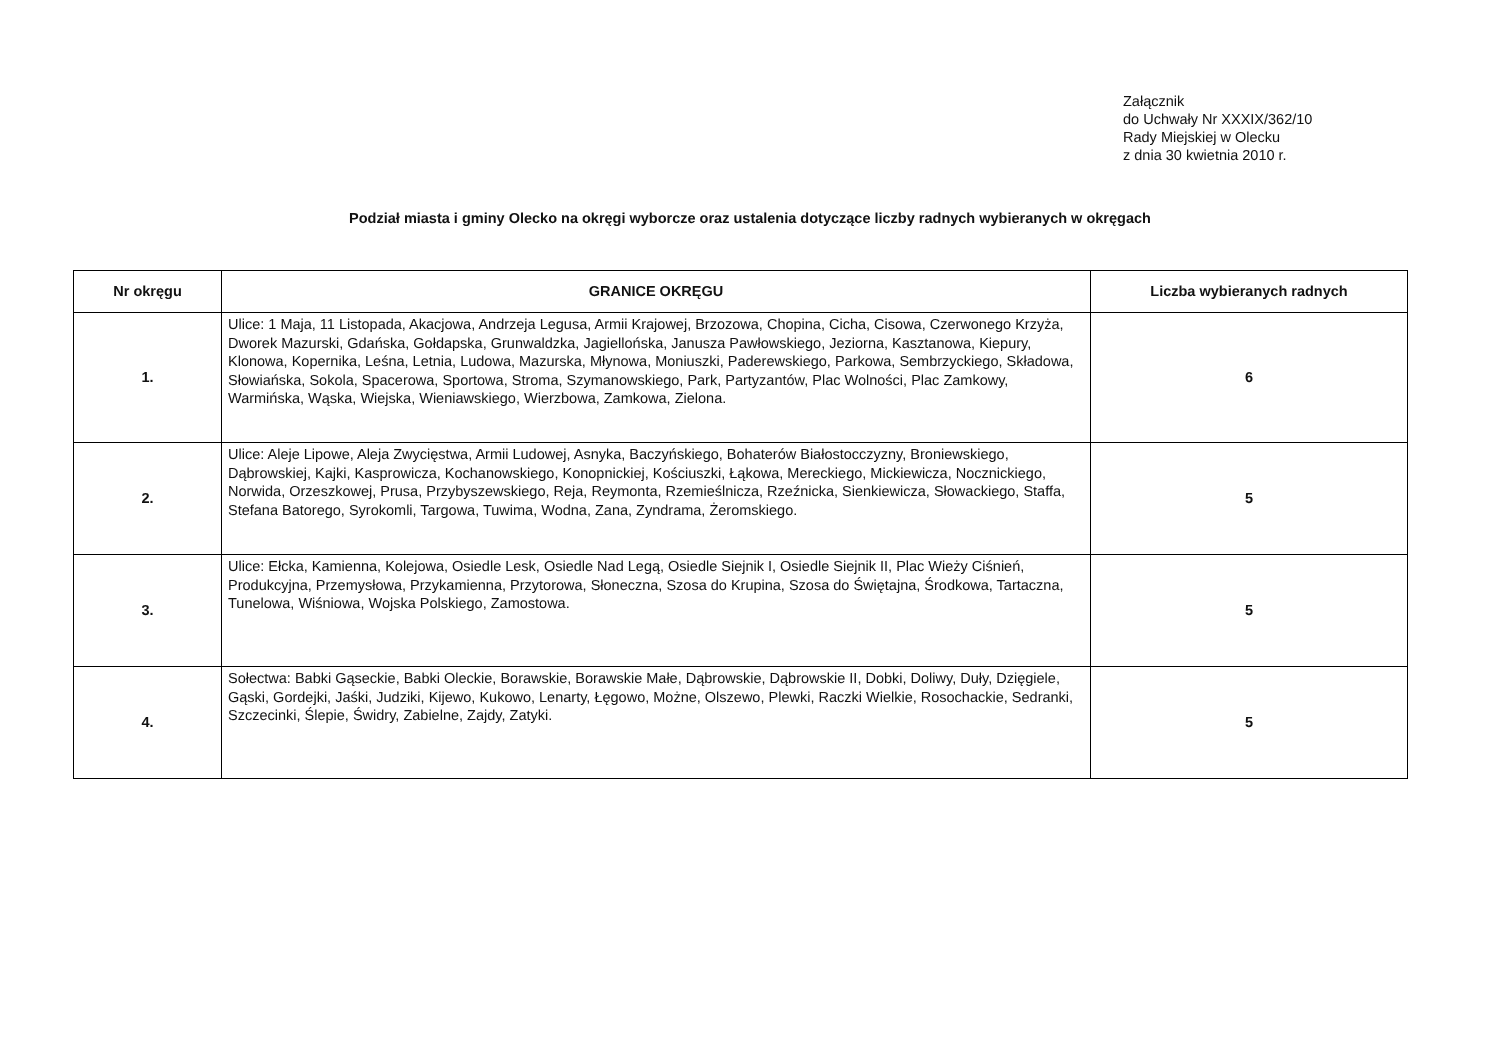Załącznik
do Uchwały Nr XXXIX/362/10
Rady Miejskiej w Olecku
z dnia 30 kwietnia 2010 r.
Podział miasta i gminy Olecko na okręgi wyborcze oraz ustalenia dotyczące liczby radnych wybieranych w okręgach
| Nr okręgu | GRANICE OKRĘGU | Liczba wybieranych radnych |
| --- | --- | --- |
| 1. | Ulice: 1 Maja, 11 Listopada, Akacjowa, Andrzeja Legusa, Armii Krajowej, Brzozowa, Chopina, Cicha, Cisowa, Czerwonego Krzyża, Dworek Mazurski, Gdańska, Gołdapska, Grunwaldzka, Jagiellońska, Janusza Pawłowskiego, Jeziorna, Kasztanowa, Kiepury, Klonowa, Kopernika, Leśna, Letnia, Ludowa, Mazurska, Młynowa, Moniuszki, Paderewskiego, Parkowa, Sembrzyckiego, Składowa, Słowiańska, Sokola, Spacerowa, Sportowa, Stroma, Szymanowskiego, Park, Partyzantów, Plac Wolności, Plac Zamkowy, Warmińska, Wąska, Wiejska, Wieniawskiego, Wierzbowa, Zamkowa, Zielona. | 6 |
| 2. | Ulice: Aleje Lipowe, Aleja Zwycięstwa, Armii Ludowej, Asnyka, Baczyńskiego, Bohaterów Białostocczyzny, Broniewskiego, Dąbrowskiej, Kajki, Kasprowicza, Kochanowskiego, Konopnickiej, Kościuszki, Łąkowa, Mereckiego, Mickiewicza, Nocznickiego, Norwida, Orzeszkowej, Prusa, Przybyszewskiego, Reja, Reymonta, Rzemieślnicza, Rzeźnicka, Sienkiewicza, Słowackiego, Staffa, Stefana Batorego, Syrokomli, Targowa, Tuwima, Wodna, Zana, Zyndrama, Żeromskiego. | 5 |
| 3. | Ulice: Ełcka, Kamienna, Kolejowa, Osiedle Lesk, Osiedle Nad Legą, Osiedle Siejnik I, Osiedle Siejnik II, Plac Wieży Ciśnień, Produkcyjna, Przemysłowa, Przykamienna, Przytorowa, Słoneczna, Szosa do Krupina, Szosa do Świętajna, Środkowa, Tartaczna, Tunelowa, Wiśniowa, Wojska Polskiego, Zamostowa. | 5 |
| 4. | Sołectwa: Babki Gąseckie, Babki Oleckie, Borawskie, Borawskie Małe, Dąbrowskie, Dąbrowskie II, Dobki, Doliwy, Duły, Dzięgiele, Gąski, Gordejki, Jaśki, Judziki, Kijewo, Kukowo, Lenarty, Łęgowo, Możne, Olszewo, Plewki, Raczki Wielkie, Rosochackie, Sedranki, Szczecinki, Ślepie, Świdry, Zabielne, Zajdy, Zatyki. | 5 |